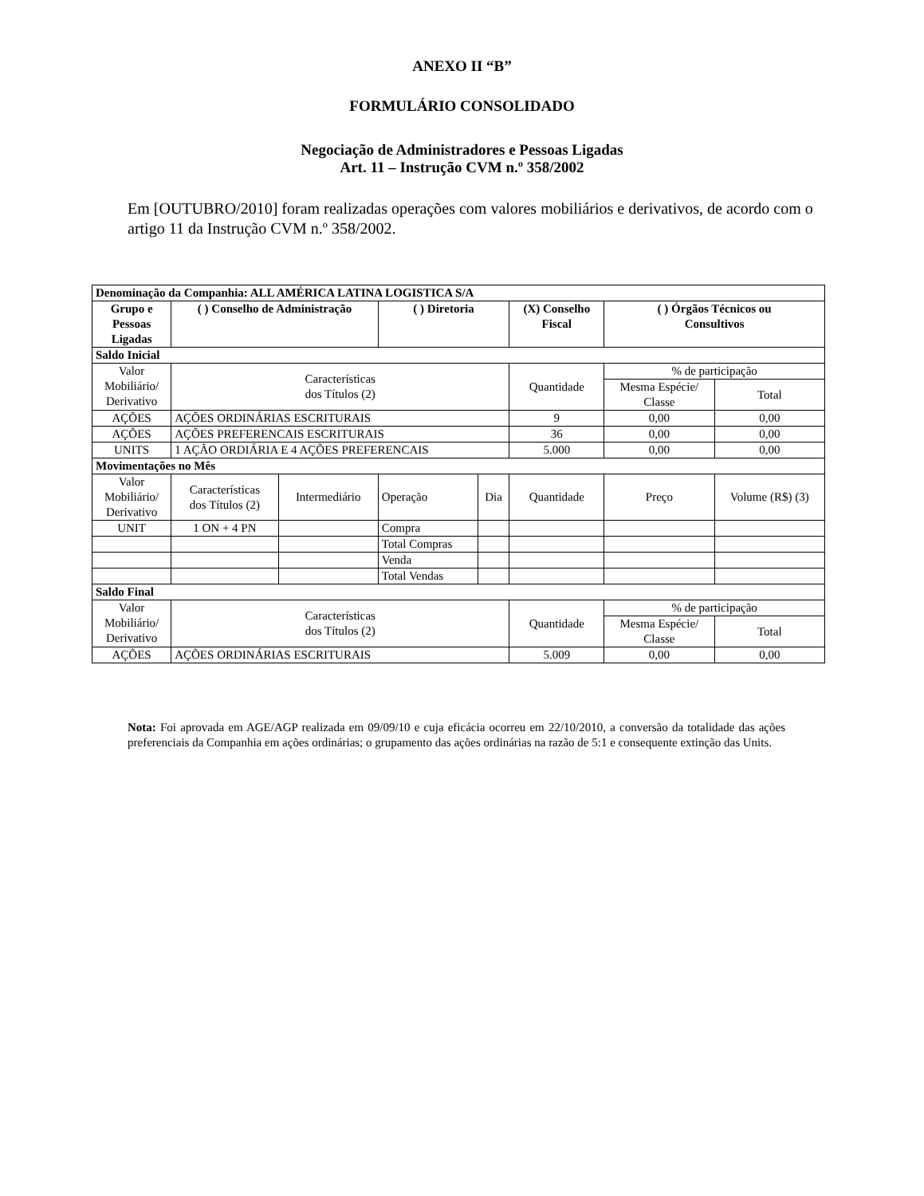ANEXO II “B”
FORMULÁRIO CONSOLIDADO
Negociação de Administradores e Pessoas Ligadas
Art. 11 – Instrução CVM n.º 358/2002
Em [OUTUBRO/2010] foram realizadas operações com valores mobiliários e derivativos, de acordo com o artigo 11 da Instrução CVM n.º 358/2002.
| Denominação da Companhia: ALL AMÉRICA LATINA LOGISTICA S/A | | | | | | | | |
| --- | --- | --- | --- | --- | --- | --- | --- | --- |
| Grupo e Pessoas Ligadas | ( ) Conselho de Administração | | ( ) Diretoria | | (X) Conselho Fiscal | | ( ) Órgãos Técnicos ou Consultivos | |
| Saldo Inicial | | | | | | | | |
| Valor Mobiliário/ Derivativo | Características dos Títulos (2) | | | | Quantidade | | % de participação | |
| | | | | | | | Mesma Espécie/ Classe | Total |
| AÇÕES | AÇÕES ORDINÁRIAS ESCRITURAIS | | | | 9 | | 0,00 | 0,00 |
| AÇÕES | AÇÕES PREFERENCAIS ESCRITURAIS | | | | 36 | | 0,00 | 0,00 |
| UNITS | 1 AÇÃO ORDIÁRIA E 4 AÇÕES PREFERENCAIS | | | | 5.000 | | 0,00 | 0,00 |
| Movimentações no Mês | | | | | | | | |
| Valor Mobiliário/ Derivativo | Características dos Títulos (2) | Intermediário | Operação | Dia | Quantidade | Preço | | Volume (R$) (3) |
| UNIT | 1 ON + 4 PN | | Compra | | | | | |
| | | | Total Compras | | | | | |
| | | | Venda | | | | | |
| | | | Total Vendas | | | | | |
| Saldo Final | | | | | | | | |
| Valor Mobiliário/ Derivativo | Características dos Títulos (2) | | | | Quantidade | | % de participação | |
| | | | | | | | Mesma Espécie/ Classe | Total |
| AÇÕES | AÇÕES ORDINÁRIAS ESCRITURAIS | | | | 5.009 | | 0,00 | 0,00 |
Nota: Foi aprovada em AGE/AGP realizada em 09/09/10 e cuja eficácia ocorreu em 22/10/2010, a conversão da totalidade das ações preferenciais da Companhia em ações ordinárias; o grupamento das ações ordinárias na razão de 5:1 e consequente extinção das Units.